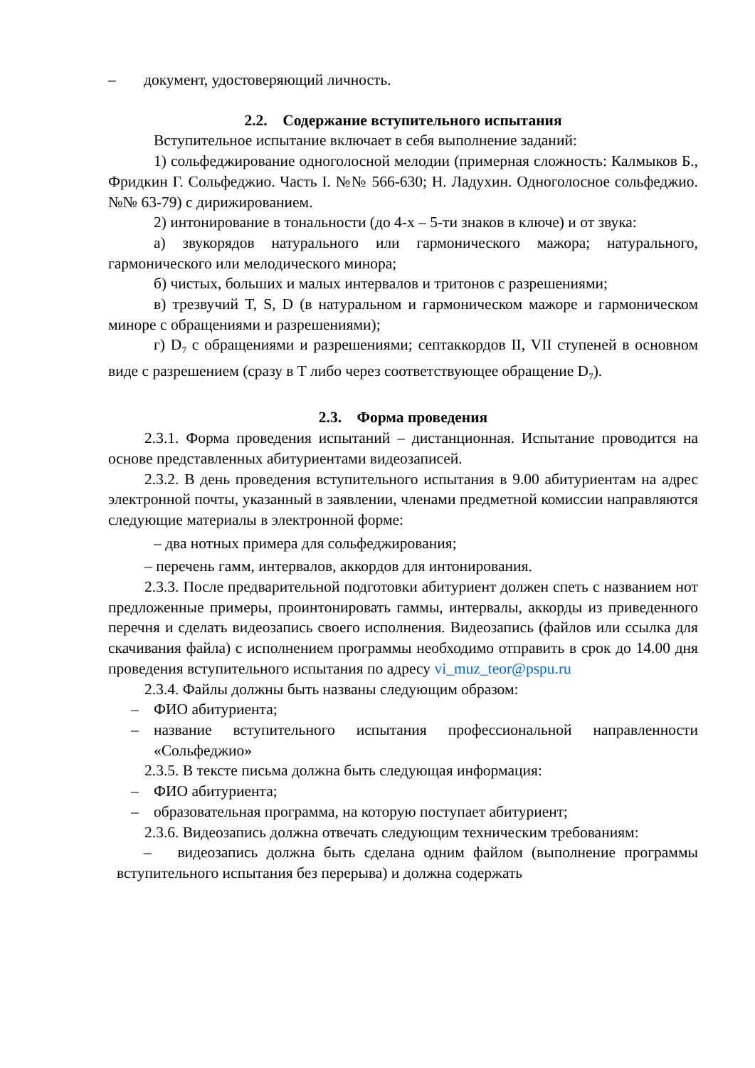– документ, удостоверяющий личность.
2.2. Содержание вступительного испытания
Вступительное испытание включает в себя выполнение заданий:
1) сольфеджирование одноголосной мелодии (примерная сложность: Калмыков Б., Фридкин Г. Сольфеджио. Часть I. №№ 566-630; Н. Ладухин. Одноголосное сольфеджио. №№ 63-79) с дирижированием.
2) интонирование в тональности (до 4-х – 5-ти знаков в ключе) и от звука:
а) звукорядов натурального или гармонического мажора; натурального, гармонического или мелодического минора;
б) чистых, больших и малых интервалов и тритонов с разрешениями;
в) трезвучий T, S, D (в натуральном и гармоническом мажоре и гармоническом миноре с обращениями и разрешениями);
г) D<sub>7</sub> с обращениями и разрешениями; септаккордов II, VII ступеней в основном виде с разрешением (сразу в T либо через соответствующее обращение D<sub>7</sub>).
2.3. Форма проведения
2.3.1. Форма проведения испытаний – дистанционная. Испытание проводится на основе представленных абитуриентами видеозаписей.
2.3.2. В день проведения вступительного испытания в 9.00 абитуриентам на адрес электронной почты, указанный в заявлении, членами предметной комиссии направляются следующие материалы в электронной форме:
– два нотных примера для сольфеджирования;
– перечень гамм, интервалов, аккордов для интонирования.
2.3.3. После предварительной подготовки абитуриент должен спеть с названием нот предложенные примеры, проинтонировать гаммы, интервалы, аккорды из приведенного перечня и сделать видеозапись своего исполнения. Видеозапись (файлов или ссылка для скачивания файла) с исполнением программы необходимо отправить в срок до 14.00 дня проведения вступительного испытания по адресу vi_muz_teor@pspu.ru
2.3.4. Файлы должны быть названы следующим образом:
– ФИО абитуриента;
– название вступительного испытания профессиональной направленности «Сольфеджио»
2.3.5. В тексте письма должна быть следующая информация:
– ФИО абитуриента;
– образовательная программа, на которую поступает абитуриент;
2.3.6. Видеозапись должна отвечать следующим техническим требованиям:
– видеозапись должна быть сделана одним файлом (выполнение программы вступительного испытания без перерыва) и должна содержать